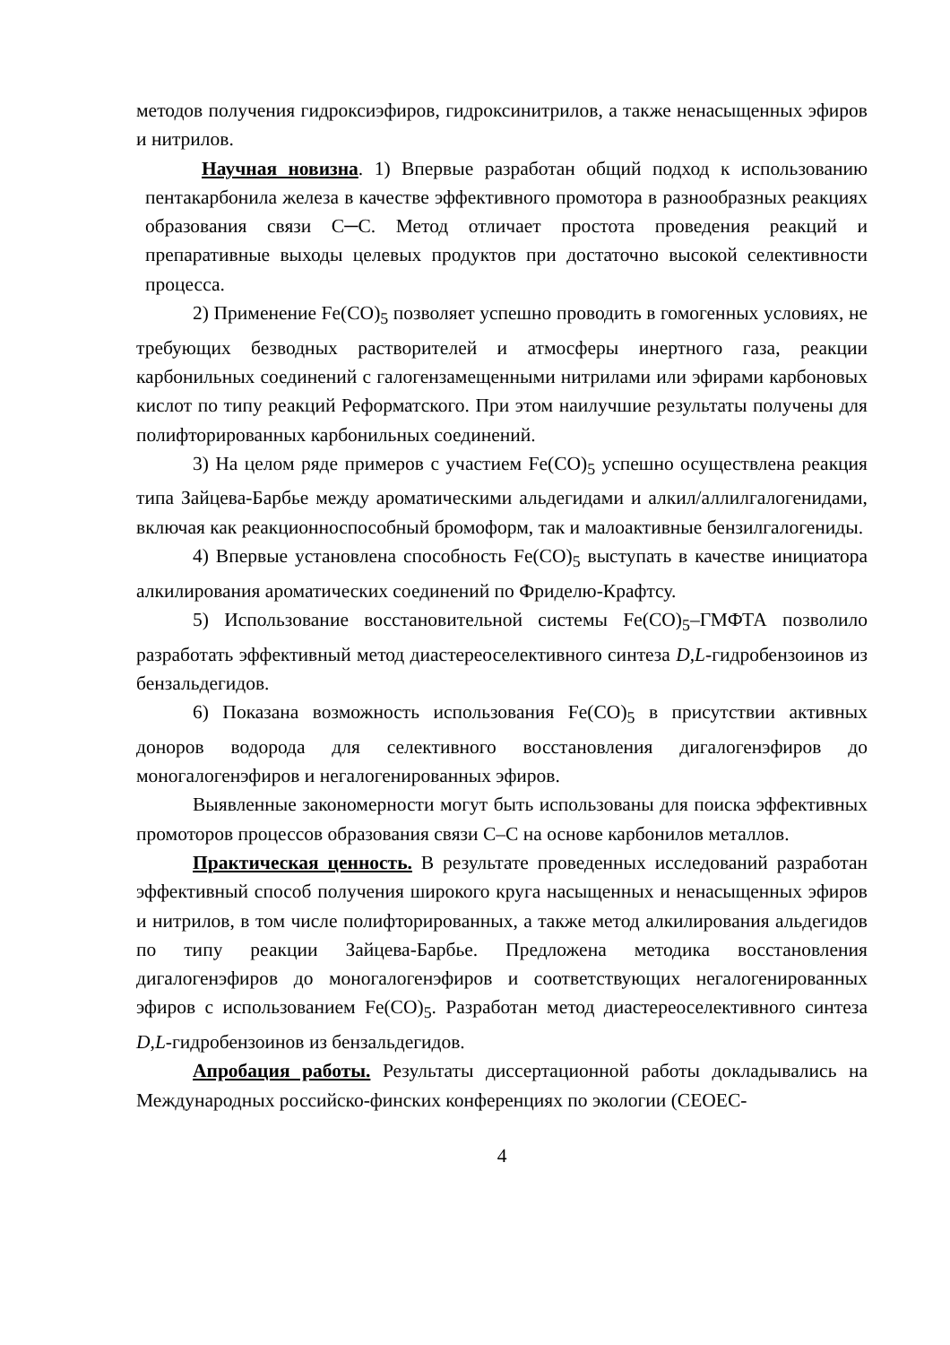методов получения гидроксиэфиров, гидроксинитрилов, а также ненасыщенных эфиров и нитрилов.
Научная новизна. 1) Впервые разработан общий подход к использованию пентакарбонила железа в качестве эффективного промотора в разнообразных реакциях образования связи С─С. Метод отличает простота проведения реакций и препаративные выходы целевых продуктов при достаточно высокой селективности процесса.
2) Применение Fe(CO)<sub>5</sub> позволяет успешно проводить в гомогенных условиях, не требующих безводных растворителей и атмосферы инертного газа, реакции карбонильных соединений с галогензамещенными нитрилами или эфирами карбоновых кислот по типу реакций Реформатского. При этом наилучшие результаты получены для полифторированных карбонильных соединений.
3) На целом ряде примеров с участием Fe(CO)<sub>5</sub> успешно осуществлена реакция типа Зайцева-Барбье между ароматическими альдегидами и алкил/аллилгалогенидами, включая как реакционноспособный бромоформ, так и малоактивные бензилгалогениды.
4) Впервые установлена способность Fe(CO)<sub>5</sub> выступать в качестве инициатора алкилирования ароматических соединений по Фриделю-Крафтсу.
5) Использование восстановительной системы Fe(CO)<sub>5</sub>–ГМФТА позволило разработать эффективный метод диастереоселективного синтеза D,L-гидробензоинов из бензальдегидов.
6) Показана возможность использования Fe(CO)<sub>5</sub> в присутствии активных доноров водорода для селективного восстановления дигалогенэфиров до моногалогенэфиров и негалогенированных эфиров.
Выявленные закономерности могут быть использованы для поиска эффективных промоторов процессов образования связи С–С на основе карбонилов металлов.
Практическая ценность. В результате проведенных исследований разработан эффективный способ получения широкого круга насыщенных и ненасыщенных эфиров и нитрилов, в том числе полифторированных, а также метод алкилирования альдегидов по типу реакции Зайцева-Барбье. Предложена методика восстановления дигалогенэфиров до моногалогенэфиров и соответствующих негалогенированных эфиров с использованием Fe(CO)<sub>5</sub>. Разработан метод диастереоселективного синтеза D,L-гидробензоинов из бензальдегидов.
Апробация работы. Результаты диссертационной работы докладывались на Международных российско-финских конференциях по экологии (CEOEC-
4